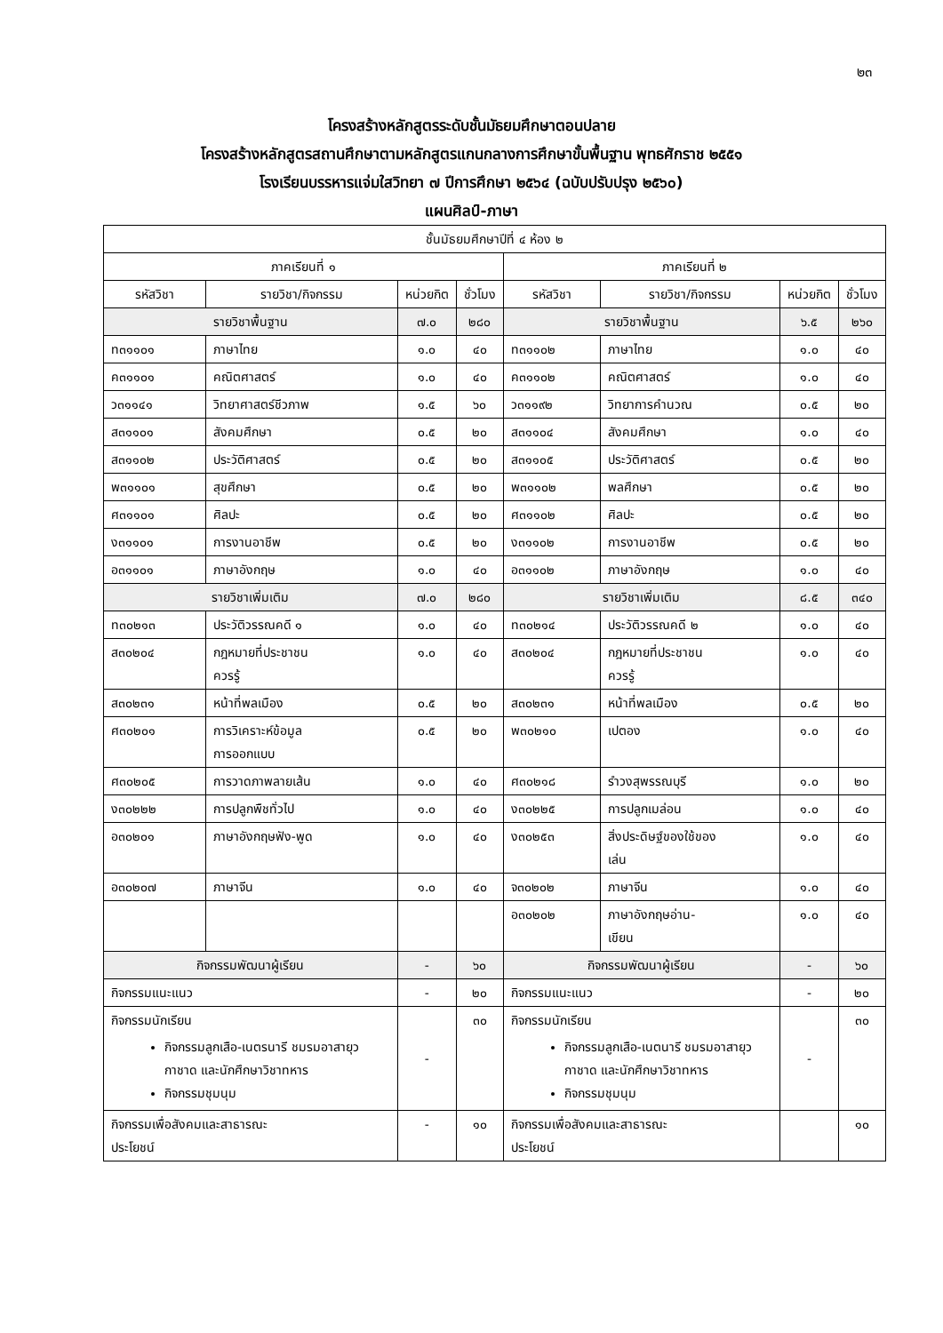๒๓
โครงสร้างหลักสูตรระดับชั้นมัธยมศึกษาตอนปลาย
โครงสร้างหลักสูตรสถานศึกษาตามหลักสูตรแกนกลางการศึกษาขั้นพื้นฐาน พุทธศักราช ๒๕๕๑
โรงเรียนบรรหารแจ่มใสวิทยา ๗ ปีการศึกษา ๒๕๖๔ (ฉบับปรับปรุง ๒๕๖๐)
แผนศิลป์-ภาษา
| ชั้นมัธยมศึกษาปีที่ ๔ ห้อง ๒ | | | | | | | |
| --- | --- | --- | --- | --- | --- | --- | --- |
| ภาคเรียนที่ ๑ | | | | ภาคเรียนที่ ๒ | | | |
| รหัสวิชา | รายวิชา/กิจกรรม | หน่วยกิต | ชั่วโมง | รหัสวิชา | รายวิชา/กิจกรรม | หน่วยกิต | ชั่วโมง |
| รายวิชาพื้นฐาน | | ๗.๐ | ๒๘๐ | รายวิชาพื้นฐาน | | ๖.๕ | ๒๖๐ |
| ท๓๑๑๐๑ | ภาษาไทย | ๑.๐ | ๔๐ | ท๓๑๑๐๒ | ภาษาไทย | ๑.๐ | ๔๐ |
| ค๓๑๑๐๑ | คณิตศาสตร์ | ๑.๐ | ๔๐ | ค๓๑๑๐๒ | คณิตศาสตร์ | ๑.๐ | ๔๐ |
| ว๓๑๑๔๑ | วิทยาศาสตร์ชีวภาพ | ๑.๕ | ๖๐ | ว๓๑๑๙๒ | วิทยาการคำนวณ | ๐.๕ | ๒๐ |
| ส๓๑๑๐๑ | สังคมศึกษา | ๐.๕ | ๒๐ | ส๓๑๑๐๔ | สังคมศึกษา | ๑.๐ | ๔๐ |
| ส๓๑๑๐๒ | ประวัติศาสตร์ | ๐.๕ | ๒๐ | ส๓๑๑๐๕ | ประวัติศาสตร์ | ๐.๕ | ๒๐ |
| พ๓๑๑๐๑ | สุขศึกษา | ๐.๕ | ๒๐ | พ๓๑๑๐๒ | พลศึกษา | ๐.๕ | ๒๐ |
| ศ๓๑๑๐๑ | ศิลปะ | ๐.๕ | ๒๐ | ศ๓๑๑๐๒ | ศิลปะ | ๐.๕ | ๒๐ |
| ง๓๑๑๐๑ | การงานอาชีพ | ๐.๕ | ๒๐ | ง๓๑๑๐๒ | การงานอาชีพ | ๐.๕ | ๒๐ |
| อ๓๑๑๐๑ | ภาษาอังกฤษ | ๑.๐ | ๔๐ | อ๓๑๑๐๒ | ภาษาอังกฤษ | ๑.๐ | ๔๐ |
| รายวิชาเพิ่มเติม | | ๗.๐ | ๒๘๐ | รายวิชาเพิ่มเติม | | ๘.๕ | ๓๔๐ |
| ท๓๐๒๑๓ | ประวัติวรรณคดี ๑ | ๑.๐ | ๔๐ | ท๓๐๒๑๔ | ประวัติวรรณคดี ๒ | ๑.๐ | ๔๐ |
| ส๓๐๒๐๔ | กฎหมายที่ประชาชน ควรรู้ | ๑.๐ | ๔๐ | ส๓๐๒๐๔ | กฎหมายที่ประชาชน ควรรู้ | ๑.๐ | ๔๐ |
| ส๓๐๒๓๑ | หน้าที่พลเมือง | ๐.๕ | ๒๐ | ส๓๐๒๓๑ | หน้าที่พลเมือง | ๐.๕ | ๒๐ |
| ศ๓๐๒๐๑ | การวิเคราะห์ข้อมูล การออกแบบ | ๐.๕ | ๒๐ | พ๓๐๒๑๐ | เปตอง | ๑.๐ | ๔๐ |
| ศ๓๐๒๐๕ | การวาดภาพลายเส้น | ๑.๐ | ๔๐ | ศ๓๐๒๑๘ | รำวงสุพรรณบุรี | ๑.๐ | ๒๐ |
| ง๓๐๒๒๒ | การปลูกพืชทั่วไป | ๑.๐ | ๔๐ | ง๓๐๒๒๕ | การปลูกเมล่อน | ๑.๐ | ๔๐ |
| อ๓๐๒๐๑ | ภาษาอังกฤษฟัง-พูด | ๑.๐ | ๔๐ | ง๓๐๒๕๓ | สิ่งประดิษฐ์ของใช้ของ เล่น | ๑.๐ | ๔๐ |
| อ๓๐๒๐๗ | ภาษาจีน | ๑.๐ | ๔๐ | จ๓๐๒๐๒ | ภาษาจีน | ๑.๐ | ๔๐ |
| | | | | อ๓๐๒๐๒ | ภาษาอังกฤษอ่าน- เขียน | ๑.๐ | ๔๐ |
| กิจกรรมพัฒนาผู้เรียน | | - | ๖๐ | กิจกรรมพัฒนาผู้เรียน | | - | ๖๐ |
| กิจกรรมแนะแนว | | - | ๒๐ | กิจกรรมแนะแนว | | - | ๒๐ |
| กิจกรรมนักเรียน กิจกรรมลูกเสือ-เนตรนารี ชมรมอาสายุวกาชาด และนักศึกษาวิชาทหาร กิจกรรมชุมนุม | | - | ๓๐ | กิจกรรมนักเรียน กิจกรรมลูกเสือ-เนตนารี ชมรมอาสายุวกาชาด และนักศึกษาวิชาทหาร กิจกรรมชุมนุม | | - | ๓๐ |
| กิจกรรมเพื่อสังคมและสาธารณะ ประโยชน์ | | - | ๑๐ | กิจกรรมเพื่อสังคมและสาธารณะ ประโยชน์ | | | ๑๐ |